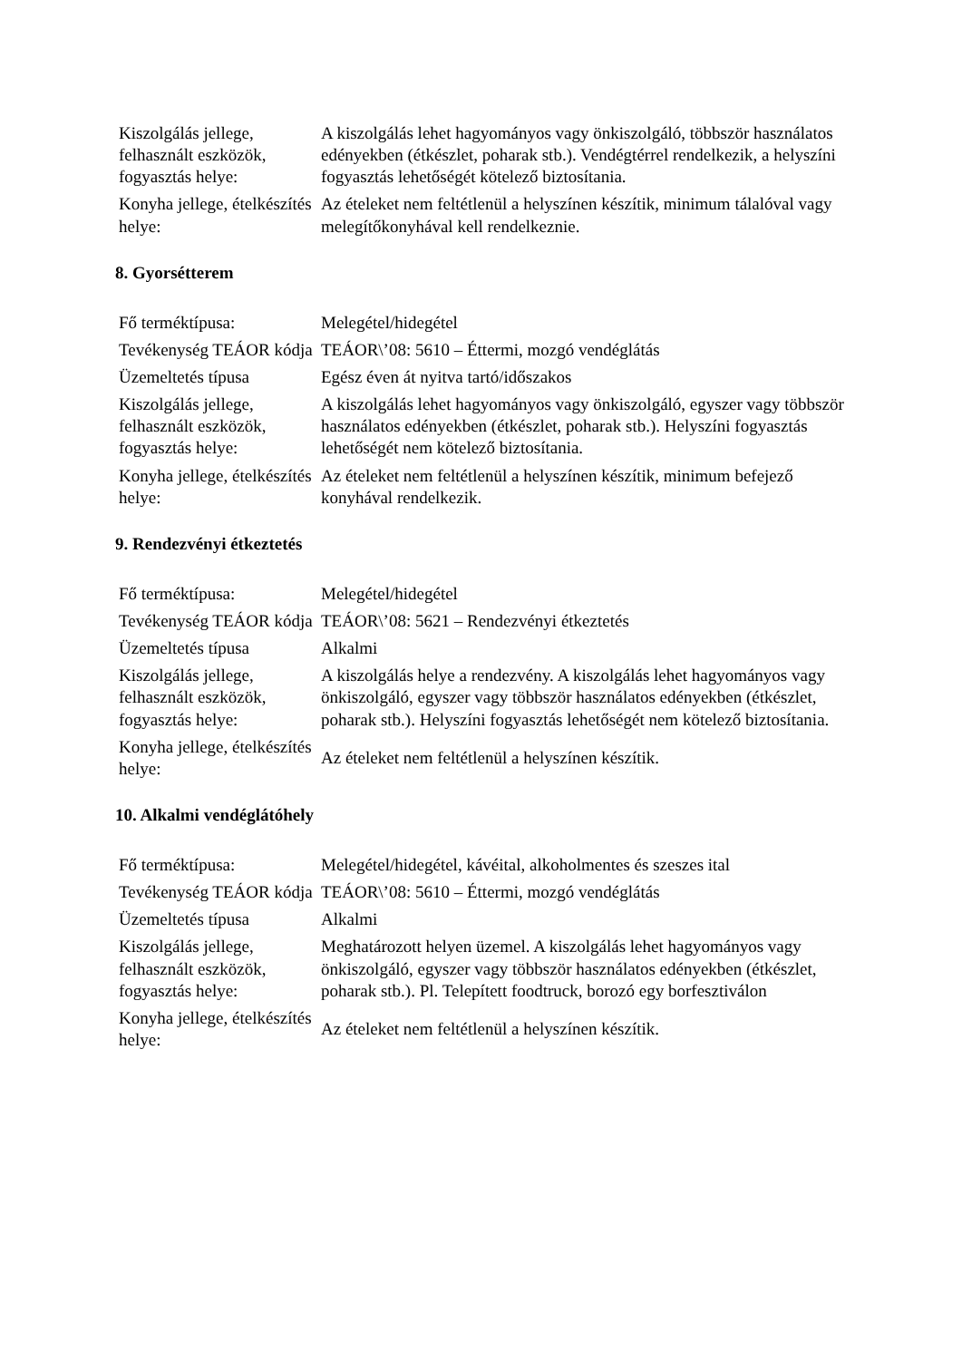| Kiszolgálás jellege, felhasznált eszközök, fogyasztás helye: | A kiszolgálás lehet hagyományos vagy önkiszolgáló, többször használatos edényekben (étkészlet, poharak stb.). Vendégtérrel rendelkezik, a helyszíni fogyasztás lehetőségét kötelező biztosítania. |
| Konyha jellege, ételkészítés helye: | Az ételeket nem feltétlenül a helyszínen készítik, minimum tálalóval vagy melegítőkonyhával kell rendelkeznie. |
8. Gyorsétterem
| Fő terméktípusa: | Melegétel/hidegétel |
| Tevékenység TEÁOR kódja | TEÁOR\’08: 5610 – Éttermi, mozgó vendéglátás |
| Üzemeltetés típusa | Egész éven át nyitva tartó/időszakos |
| Kiszolgálás jellege, felhasznált eszközök, fogyasztás helye: | A kiszolgálás lehet hagyományos vagy önkiszolgáló, egyszer vagy többször használatos edényekben (étkészlet, poharak stb.). Helyszíni fogyasztás lehetőségét nem kötelező biztosítania. |
| Konyha jellege, ételkészítés helye: | Az ételeket nem feltétlenül a helyszínen készítik, minimum befejező konyhával rendelkezik. |
9. Rendezvényi étkeztetés
| Fő terméktípusa: | Melegétel/hidegétel |
| Tevékenység TEÁOR kódja | TEÁOR\’08: 5621 – Rendezvényi étkeztetés |
| Üzemeltetés típusa | Alkalmi |
| Kiszolgálás jellege, felhasznált eszközök, fogyasztás helye: | A kiszolgálás helye a rendezvény. A kiszolgálás lehet hagyományos vagy önkiszolgáló, egyszer vagy többször használatos edényekben (étkészlet, poharak stb.). Helyszíni fogyasztás lehetőségét nem kötelező biztosítania. |
| Konyha jellege, ételkészítés helye: | Az ételeket nem feltétlenül a helyszínen készítik. |
10. Alkalmi vendéglátóhely
| Fő terméktípusa: | Melegétel/hidegétel, kávéital, alkoholmentes és szeszes ital |
| Tevékenység TEÁOR kódja | TEÁOR\’08: 5610 – Éttermi, mozgó vendéglátás |
| Üzemeltetés típusa | Alkalmi |
| Kiszolgálás jellege, felhasznált eszközök, fogyasztás helye: | Meghatározott helyen üzemel. A kiszolgálás lehet hagyományos vagy önkiszolgáló, egyszer vagy többször használatos edényekben (étkészlet, poharak stb.). Pl. Telepített foodtruck, borozó egy borfesztiválon |
| Konyha jellege, ételkészítés helye: | Az ételeket nem feltétlenül a helyszínen készítik. |